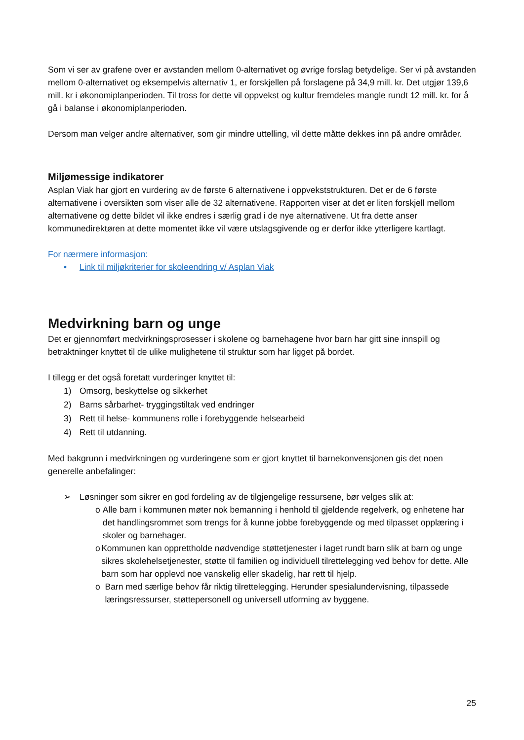Som vi ser av grafene over er avstanden mellom 0-alternativet og øvrige forslag betydelige. Ser vi på avstanden mellom 0-alternativet og eksempelvis alternativ 1, er forskjellen på forslagene på 34,9 mill. kr. Det utgjør 139,6 mill. kr i økonomiplanperioden. Til tross for dette vil oppvekst og kultur fremdeles mangle rundt 12 mill. kr. for å gå i balanse i økonomiplanperioden.
Dersom man velger andre alternativer, som gir mindre uttelling, vil dette måtte dekkes inn på andre områder.
Miljømessige indikatorer
Asplan Viak har gjort en vurdering av de første 6 alternativene i oppvekststrukturen. Det er de 6 første alternativene i oversikten som viser alle de 32 alternativene. Rapporten viser at det er liten forskjell mellom alternativene og dette bildet vil ikke endres i særlig grad i de nye alternativene. Ut fra dette anser kommunedirektøren at dette momentet ikke vil være utslagsgivende og er derfor ikke ytterligere kartlagt.
For nærmere informasjon:
• Link til miljøkriterier for skoleendring v/ Asplan Viak
Medvirkning barn og unge
Det er gjennomført medvirkningsprosesser i skolene og barnehagene hvor barn har gitt sine innspill og betraktninger knyttet til de ulike mulighetene til struktur som har ligget på bordet.
I tillegg er det også foretatt vurderinger knyttet til:
1) Omsorg, beskyttelse og sikkerhet
2) Barns sårbarhet- tryggingstiltak ved endringer
3) Rett til helse- kommunens rolle i forebyggende helsearbeid
4) Rett til utdanning.
Med bakgrunn i medvirkningen og vurderingene som er gjort knyttet til barnekonvensjonen gis det noen generelle anbefalinger:
➢ Løsninger som sikrer en god fordeling av de tilgjengelige ressursene, bør velges slik at:
o Alle barn i kommunen møter nok bemanning i henhold til gjeldende regelverk, og enhetene har det handlingsrommet som trengs for å kunne jobbe forebyggende og med tilpasset opplæring i skoler og barnehager.
o Kommunen kan opprettholde nødvendige støttetjenester i laget rundt barn slik at barn og unge sikres skolehelsetjenester, støtte til familien og individuell tilrettelegging ved behov for dette. Alle barn som har opplevd noe vanskelig eller skadelig, har rett til hjelp.
o Barn med særlige behov får riktig tilrettelegging. Herunder spesialundervisning, tilpassede læringsressurser, støttepersonell og universell utforming av byggene.
25